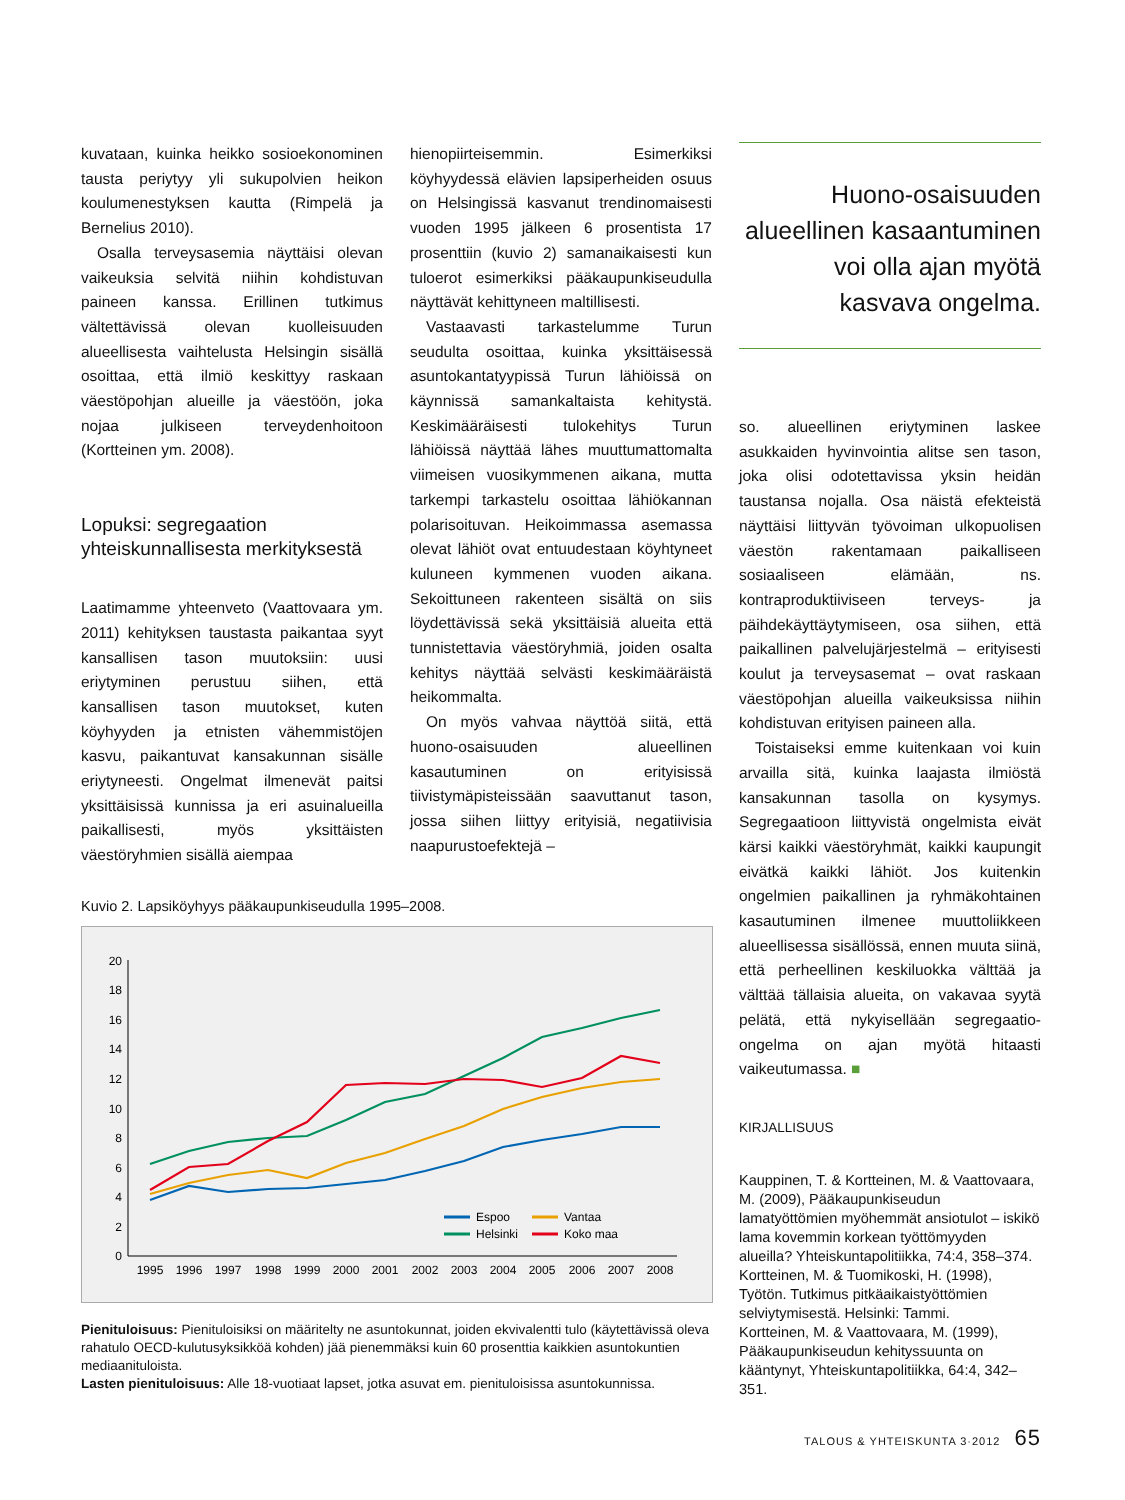kuvataan, kuinka heikko sosioekonominen tausta periytyy yli sukupolvien heikon koulumenestyksen kautta (Rimpelä ja Bernelius 2010).
Osalla terveysasemia näyttäisi olevan vaikeuksia selvitä niihin kohdistuvan paineen kanssa. Erillinen tutkimus vältettävissä olevan kuolleisuuden alueellisesta vaihtelusta Helsingin sisällä osoittaa, että ilmiö keskittyy raskaan väestöpohjan alueille ja väestöön, joka nojaa julkiseen terveydenhoitoon (Kortteinen ym. 2008).
Lopuksi: segregaation yhteiskunnallisesta merkityksestä
Laatimamme yhteenveto (Vaattovaara ym. 2011) kehityksen taustasta paikantaa syyt kansallisen tason muutoksiin: uusi eriytyminen perustuu siihen, että kansallisen tason muutokset, kuten köyhyyden ja etnisten vähemmistöjen kasvu, paikantuvat kansakunnan sisälle eriytyneesti. Ongelmat ilmenevät paitsi yksittäisissä kunnissa ja eri asuinalueilla paikallisesti, myös yksittäisten väestöryhmien sisällä aiempaa
hienopiirteisemmin. Esimerkiksi köyhyydessä elävien lapsiperheiden osuus on Helsingissä kasvanut trendinomaisesti vuoden 1995 jälkeen 6 prosentista 17 prosenttiin (kuvio 2) samanaikaisesti kun tuloerot esimerkiksi pääkaupunkiseudulla näyttävät kehittyneen maltillisesti.
Vastaavasti tarkastelumme Turun seudulta osoittaa, kuinka yksittäisessä asuntokantatyypissä Turun lähiöissä on käynnissä samankaltaista kehitystä. Keskimääräisesti tulokehitys Turun lähiöissä näyttää lähes muuttumattomalta viimeisen vuosikymmenen aikana, mutta tarkempi tarkastelu osoittaa lähiökannan polarisoituvan. Heikoimmassa asemassa olevat lähiöt ovat entuudestaan köyhtyneet kuluneen kymmenen vuoden aikana. Sekoittuneen rakenteen sisältä on siis löydettävissä sekä yksittäisiä alueita että tunnistettavia väestöryhmiä, joiden osalta kehitys näyttää selvästi keskimääräistä heikommalta.
On myös vahvaa näyttöä siitä, että huono-osaisuuden alueellinen kasautuminen on erityisissä tiivistymäpisteissään saavuttanut tason, jossa siihen liittyy erityisiä, negatiivisia naapurustoefektejä –
Huono-osaisuuden alueellinen kasaantuminen voi olla ajan myötä kasvava ongelma.
so. alueellinen eriytyminen laskee asukkaiden hyvinvointia alitse sen tason, joka olisi odotettavissa yksin heidän taustansa nojalla. Osa näistä efekteistä näyttäisi liittyvän työvoiman ulkopuolisen väestön rakentamaan paikalliseen sosiaaliseen elämään, ns. kontraproduktiiviseen terveys- ja päihdekäyttäytymiseen, osa siihen, että paikallinen palvelujärjestelmä – erityisesti koulut ja terveysasemat – ovat raskaan väestöpohjan alueilla vaikeuksissa niihin kohdistuvan erityisen paineen alla.
Toistaiseksi emme kuitenkaan voi kuin arvailla sitä, kuinka laajasta ilmiöstä kansakunnan tasolla on kysymys. Segregaatioon liittyvistä ongelmista eivät kärsi kaikki väestöryhmät, kaikki kaupungit eivätkä kaikki lähiöt. Jos kuitenkin ongelmien paikallinen ja ryhmäkohtainen kasautuminen ilmenee muuttoliikkeen alueellisessa sisällössä, ennen muuta siinä, että perheellinen keskiluokka välttää ja välttää tällaisia alueita, on vakavaa syytä pelätä, että nykyisellään segregaatio-ongelma on ajan myötä hitaasti vaikeutumassa. ■
KIRJALLISUUS
Kauppinen, T. & Kortteinen, M. & Vaattovaara, M. (2009), Pääkaupunkiseudun lamatyöttömien myöhemmät ansiotulot – iskikö lama kovemmin korkean työttömyyden alueilla? Yhteiskuntapolitiikka, 74:4, 358–374.
Kortteinen, M. & Tuomikoski, H. (1998), Työtön. Tutkimus pitkäaikaistyöttömien selviytymisestä. Helsinki: Tammi.
Kortteinen, M. & Vaattovaara, M. (1999), Pääkaupunkiseudun kehityssuunta on kääntynyt, Yhteiskuntapolitiikka, 64:4, 342–351.
Kuvio 2. Lapsiköyhyys pääkaupunkiseudulla 1995–2008.
0
2
4
6
8
10
12
14
16
18
20
1995
1996
1997
1998
1999
2000
2001
2002
2003
2004
2005
2006
2007
2008
Espoo
Vantaa
Helsinki
Koko maa
Pienituloisuus: Pienituloisiksi on määritelty ne asuntokunnat, joiden ekvivalentti tulo (käytettävissä oleva rahatulo OECD-kulutusyksikköä kohden) jää pienemmäksi kuin 60 prosenttia kaikkien asuntokuntien mediaanituloista.
Lasten pienituloisuus: Alle 18-vuotiaat lapset, jotka asuvat em. pienituloisissa asuntokunnissa.
TALOUS & YHTEISKUNTA 3·2012 65